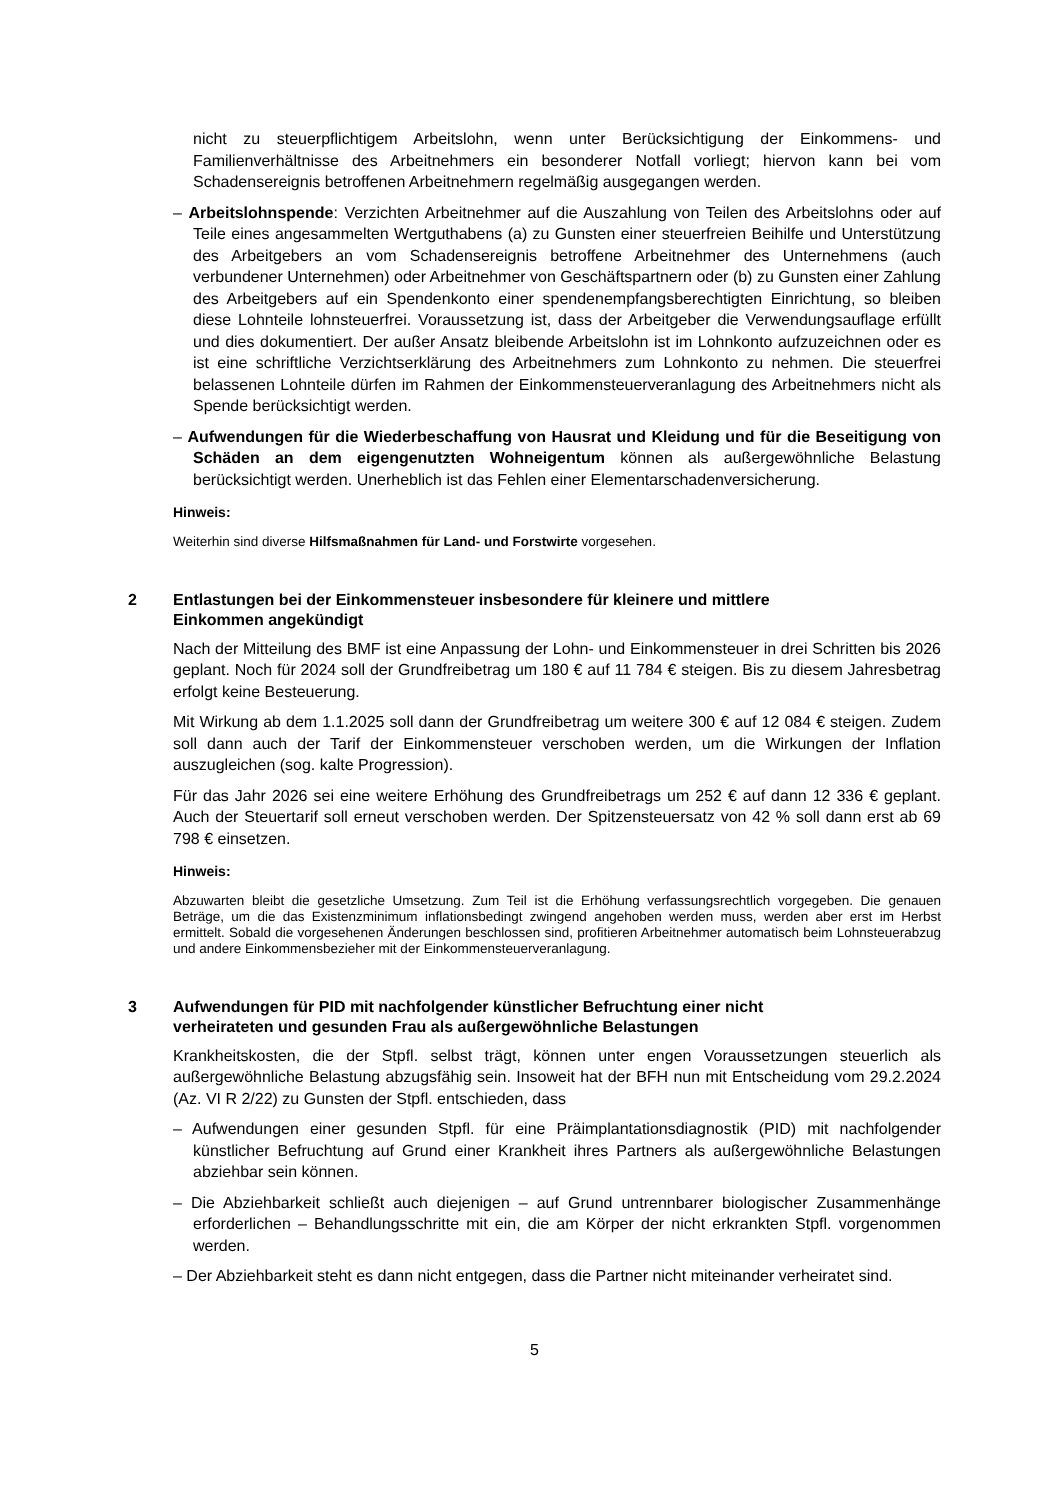nicht zu steuerpflichtigem Arbeitslohn, wenn unter Berücksichtigung der Einkommens- und Familienverhältnisse des Arbeitnehmers ein besonderer Notfall vorliegt; hiervon kann bei vom Schadensereignis betroffenen Arbeitnehmern regelmäßig ausgegangen werden.
– Arbeitslohnspende: Verzichten Arbeitnehmer auf die Auszahlung von Teilen des Arbeitslohns oder auf Teile eines angesammelten Wertguthabens (a) zu Gunsten einer steuerfreien Beihilfe und Unterstützung des Arbeitgebers an vom Schadensereignis betroffene Arbeitnehmer des Unternehmens (auch verbundener Unternehmen) oder Arbeitnehmer von Geschäftspartnern oder (b) zu Gunsten einer Zahlung des Arbeitgebers auf ein Spendenkonto einer spendenempfangsberechtigten Einrichtung, so bleiben diese Lohnteile lohnsteuerfrei. Voraussetzung ist, dass der Arbeitgeber die Verwendungsauflage erfüllt und dies dokumentiert. Der außer Ansatz bleibende Arbeitslohn ist im Lohnkonto aufzuzeichnen oder es ist eine schriftliche Verzichtserklärung des Arbeitnehmers zum Lohnkonto zu nehmen. Die steuerfrei belassenen Lohnteile dürfen im Rahmen der Einkommensteuerveranlagung des Arbeitnehmers nicht als Spende berücksichtigt werden.
– Aufwendungen für die Wiederbeschaffung von Hausrat und Kleidung und für die Beseitigung von Schäden an dem eigengenutzten Wohneigentum können als außergewöhnliche Belastung berücksichtigt werden. Unerheblich ist das Fehlen einer Elementarschadenversicherung.
Hinweis:
Weiterhin sind diverse Hilfsmaßnahmen für Land- und Forstwirte vorgesehen.
2 Entlastungen bei der Einkommensteuer insbesondere für kleinere und mittlere
Einkommen angekündigt
Nach der Mitteilung des BMF ist eine Anpassung der Lohn- und Einkommensteuer in drei Schritten bis 2026 geplant. Noch für 2024 soll der Grundfreibetrag um 180 € auf 11 784 € steigen. Bis zu diesem Jahresbetrag erfolgt keine Besteuerung.
Mit Wirkung ab dem 1.1.2025 soll dann der Grundfreibetrag um weitere 300 € auf 12 084 € steigen. Zudem soll dann auch der Tarif der Einkommensteuer verschoben werden, um die Wirkungen der Inflation auszugleichen (sog. kalte Progression).
Für das Jahr 2026 sei eine weitere Erhöhung des Grundfreibetrags um 252 € auf dann 12 336 € geplant. Auch der Steuertarif soll erneut verschoben werden. Der Spitzensteuersatz von 42 % soll dann erst ab 69 798 € einsetzen.
Hinweis:
Abzuwarten bleibt die gesetzliche Umsetzung. Zum Teil ist die Erhöhung verfassungsrechtlich vorgegeben. Die genauen Beträge, um die das Existenzminimum inflationsbedingt zwingend angehoben werden muss, werden aber erst im Herbst ermittelt. Sobald die vorgesehenen Änderungen beschlossen sind, profitieren Arbeitnehmer automatisch beim Lohnsteuerabzug und andere Einkommensbezieher mit der Einkommensteuerveranlagung.
3 Aufwendungen für PID mit nachfolgender künstlicher Befruchtung einer nicht
verheirateten und gesunden Frau als außergewöhnliche Belastungen
Krankheitskosten, die der Stpfl. selbst trägt, können unter engen Voraussetzungen steuerlich als außergewöhnliche Belastung abzugsfähig sein. Insoweit hat der BFH nun mit Entscheidung vom 29.2.2024 (Az. VI R 2/22) zu Gunsten der Stpfl. entschieden, dass
– Aufwendungen einer gesunden Stpfl. für eine Präimplantationsdiagnostik (PID) mit nachfolgender künstlicher Befruchtung auf Grund einer Krankheit ihres Partners als außergewöhnliche Belastungen abziehbar sein können.
– Die Abziehbarkeit schließt auch diejenigen – auf Grund untrennbarer biologischer Zusammenhänge erforderlichen – Behandlungsschritte mit ein, die am Körper der nicht erkrankten Stpfl. vorgenommen werden.
– Der Abziehbarkeit steht es dann nicht entgegen, dass die Partner nicht miteinander verheiratet sind.
5